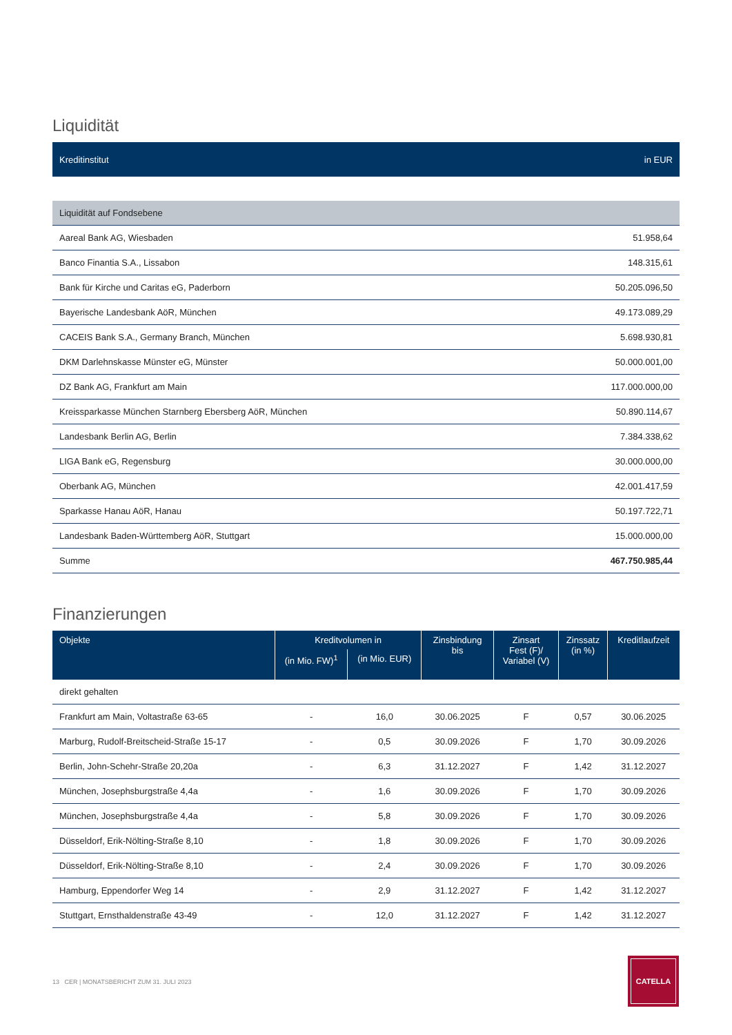Liquidität
| Kreditinstitut | in EUR |
| --- | --- |
| Liquidität auf Fondsebene | |
| Aareal Bank AG, Wiesbaden | 51.958,64 |
| Banco Finantia S.A., Lissabon | 148.315,61 |
| Bank für Kirche und Caritas eG, Paderborn | 50.205.096,50 |
| Bayerische Landesbank AöR, München | 49.173.089,29 |
| CACEIS Bank S.A., Germany Branch, München | 5.698.930,81 |
| DKM Darlehnskasse Münster eG, Münster | 50.000.001,00 |
| DZ Bank AG, Frankfurt am Main | 117.000.000,00 |
| Kreissparkasse München Starnberg Ebersberg AöR, München | 50.890.114,67 |
| Landesbank Berlin AG, Berlin | 7.384.338,62 |
| LIGA Bank eG, Regensburg | 30.000.000,00 |
| Oberbank AG, München | 42.001.417,59 |
| Sparkasse Hanau AöR, Hanau | 50.197.722,71 |
| Landesbank Baden-Württemberg AöR, Stuttgart | 15.000.000,00 |
| Summe | 467.750.985,44 |
Finanzierungen
| Objekte | Kreditvolumen in | | Zinsbindung bis | Zinsart Fest (F)/ Variabel (V) | Zinssatz (in %) | Kreditlaufzeit |
| --- | --- | --- | --- | --- | --- | --- |
| | (in Mio. FW)<sup>1</sup> | (in Mio. EUR) | | | | |
| direkt gehalten | | | | | | |
| Frankfurt am Main, Voltastraße 63-65 | - | 16,0 | 30.06.2025 | F | 0,57 | 30.06.2025 |
| Marburg, Rudolf-Breitscheid-Straße 15-17 | - | 0,5 | 30.09.2026 | F | 1,70 | 30.09.2026 |
| Berlin, John-Schehr-Straße 20,20a | - | 6,3 | 31.12.2027 | F | 1,42 | 31.12.2027 |
| München, Josephsburgstraße 4,4a | - | 1,6 | 30.09.2026 | F | 1,70 | 30.09.2026 |
| München, Josephsburgstraße 4,4a | - | 5,8 | 30.09.2026 | F | 1,70 | 30.09.2026 |
| Düsseldorf, Erik-Nölting-Straße 8,10 | - | 1,8 | 30.09.2026 | F | 1,70 | 30.09.2026 |
| Düsseldorf, Erik-Nölting-Straße 8,10 | - | 2,4 | 30.09.2026 | F | 1,70 | 30.09.2026 |
| Hamburg, Eppendorfer Weg 14 | - | 2,9 | 31.12.2027 | F | 1,42 | 31.12.2027 |
| Stuttgart, Ernsthaldenstraße 43-49 | - | 12,0 | 31.12.2027 | F | 1,42 | 31.12.2027 |
13 CER | MONATSBERICHT ZUM 31. JULI 2023
CATELLA